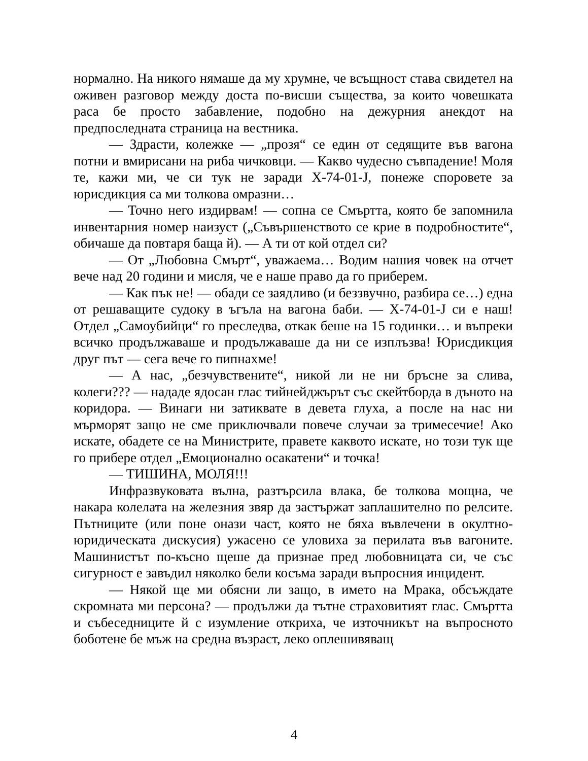нормално. На никого нямаше да му хрумне, че всъщност става свидетел на оживен разговор между доста по-висши същества, за които човешката раса бе просто забавление, подобно на дежурния анекдот на предпоследната страница на вестника.
— Здрасти, колежке — „прозя“ се един от седящите във вагона потни и вмирисани на риба чичковци. — Какво чудесно съвпадение! Моля те, кажи ми, че си тук не заради X-74-01-J, понеже споровете за юрисдикция са ми толкова омразни…
— Точно него издирвам! — сопна се Смъртта, която бе запомнила инвентарния номер наизуст („Съвършенството се крие в подробностите“, обичаше да повтаря баща й). — А ти от кой отдел си?
— От „Любовна Смърт“, уважаема… Водим нашия човек на отчет вече над 20 години и мисля, че е наше право да го приберем.
— Как пък не! — обади се заядливо (и беззвучно, разбира се…) една от решаващите судоку в ъгъла на вагона баби. — X-74-01-J си е наш! Отдел „Самоубийци“ го преследва, откак беше на 15 годинки… и въпреки всичко продължаваше и продължаваше да ни се изплъзва! Юрисдикция друг път — сега вече го пипнахме!
— А нас, „безчувствените“, никой ли не ни бръсне за слива, колеги??? — нададе ядосан глас тийнейджърът със скейтборда в дъното на коридора. — Винаги ни затиквате в девета глуха, а после на нас ни мърморят защо не сме приключвали повече случаи за тримесечие! Ако искате, обадете се на Министрите, правете каквото искате, но този тук ще го прибере отдел „Емоционално осакатени“ и точка!
— ТИШИНА, МОЛЯ!!!
Инфразвуковата вълна, разтърсила влака, бе толкова мощна, че накара колелата на железния звяр да застържат заплашително по релсите. Пътниците (или поне онази част, която не бяха въвлечени в окултно-юридическата дискусия) ужасено се уловиха за перилата във вагоните. Машинистът по-късно щеше да признае пред любовницата си, че със сигурност е завъдил няколко бели косъма заради въпросния инцидент.
— Някой ще ми обясни ли защо, в името на Мрака, обсъждате скромната ми персона? — продължи да тътне страховитият глас. Смъртта и събеседниците й с изумление откриха, че източникът на въпросното боботене бе мъж на средна възраст, леко оплешивяващ
4